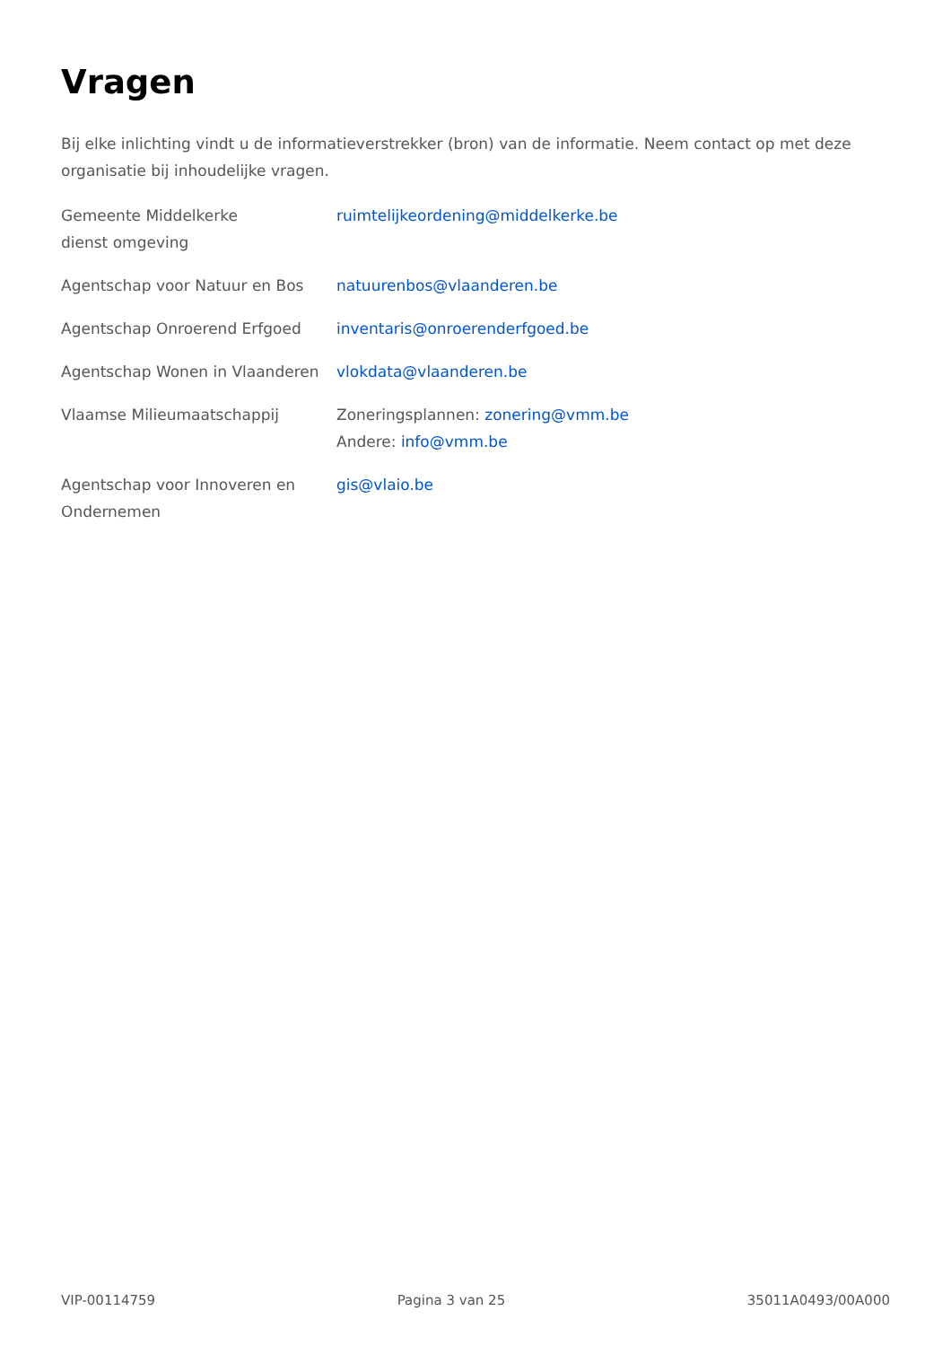Vragen
Bij elke inlichting vindt u de informatieverstrekker (bron) van de informatie. Neem contact op met deze organisatie bij inhoudelijke vragen.
| Gemeente Middelkerke dienst omgeving | ruimtelijkeordening@middelkerke.be |
| Agentschap voor Natuur en Bos | natuurenbos@vlaanderen.be |
| Agentschap Onroerend Erfgoed | inventaris@onroerenderfgoed.be |
| Agentschap Wonen in Vlaanderen | vlokdata@vlaanderen.be |
| Vlaamse Milieumaatschappij | Zoneringsplannen: zonering@vmm.be Andere: info@vmm.be |
| Agentschap voor Innoveren en Ondernemen | gis@vlaio.be |
VIP-00114759 Pagina 3 van 25 35011A0493/00A000